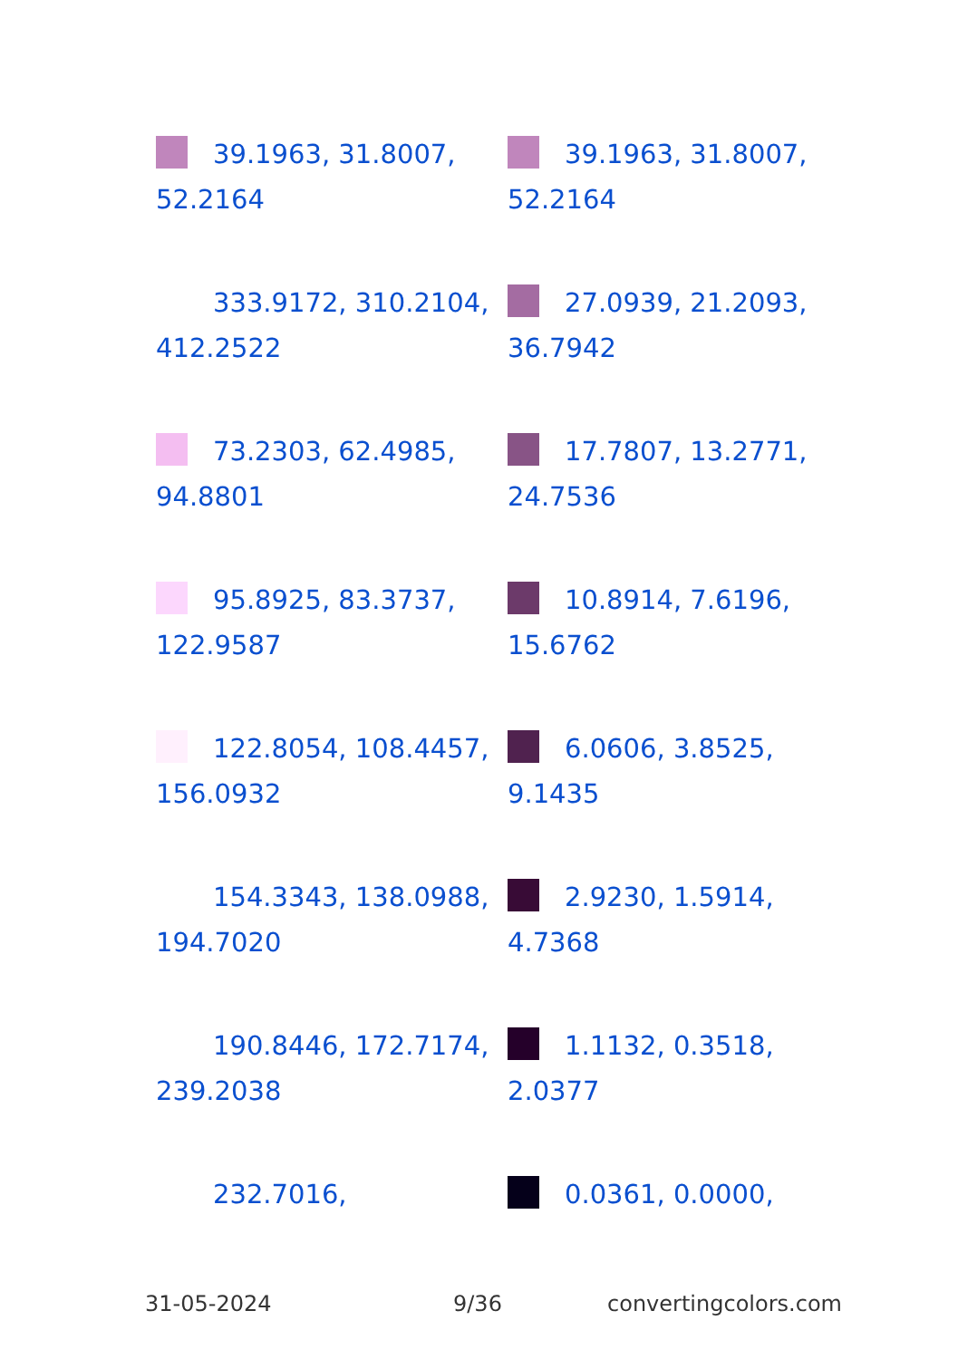39.1963, 31.8007, 52.2164
39.1963, 31.8007, 52.2164
333.9172, 310.2104, 412.2522
27.0939, 21.2093, 36.7942
73.2303, 62.4985, 94.8801
17.7807, 13.2771, 24.7536
95.8925, 83.3737, 122.9587
10.8914, 7.6196, 15.6762
122.8054, 108.4457, 156.0932
6.0606, 3.8525, 9.1435
154.3343, 138.0988, 194.7020
2.9230, 1.5914, 4.7368
190.8446, 172.7174, 239.2038
1.1132, 0.3518, 2.0377
232.7016,
0.0361, 0.0000,
31-05-2024 9/36 convertingcolors.com